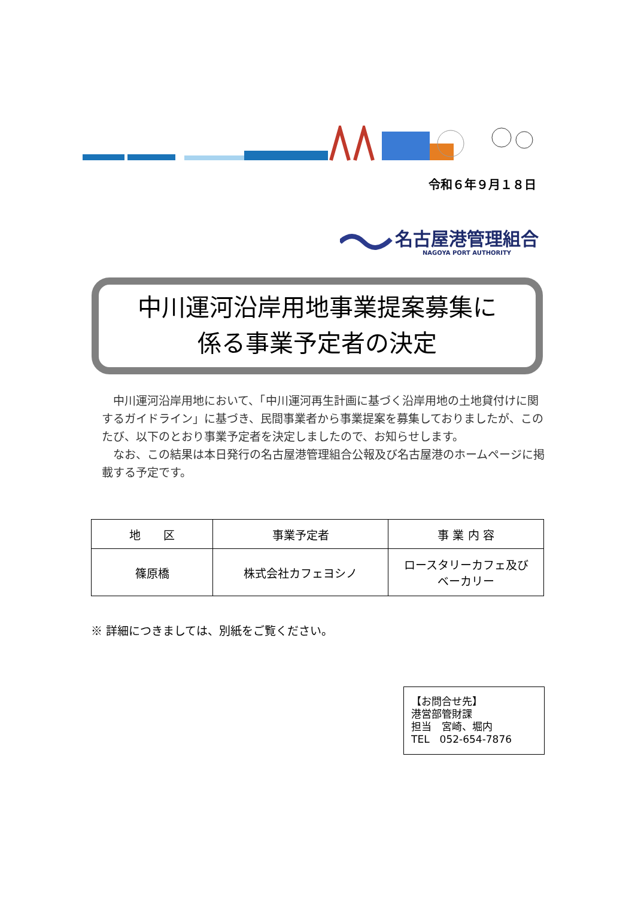令和６年９月１８日
名古屋港管理組合
NAGOYA PORT AUTHORITY
中川運河沿岸用地事業提案募集に
係る事業予定者の決定
中川運河沿岸用地において、「中川運河再生計画に基づく沿岸用地の土地貸付けに関するガイドライン」に基づき、民間事業者から事業提案を募集しておりましたが、このたび、以下のとおり事業予定者を決定しましたので、お知らせします。
なお、この結果は本日発行の名古屋港管理組合公報及び名古屋港のホームページに掲載する予定です。
| 地 区 | 事業予定者 | 事 業 内 容 |
| --- | --- | --- |
| 篠原橋 | 株式会社カフェヨシノ | ロースタリーカフェ及び ベーカリー |
※ 詳細につきましては、別紙をご覧ください。
【お問合せ先】
港営部管財課
担当　宮崎、堀内
TEL　052-654-7876